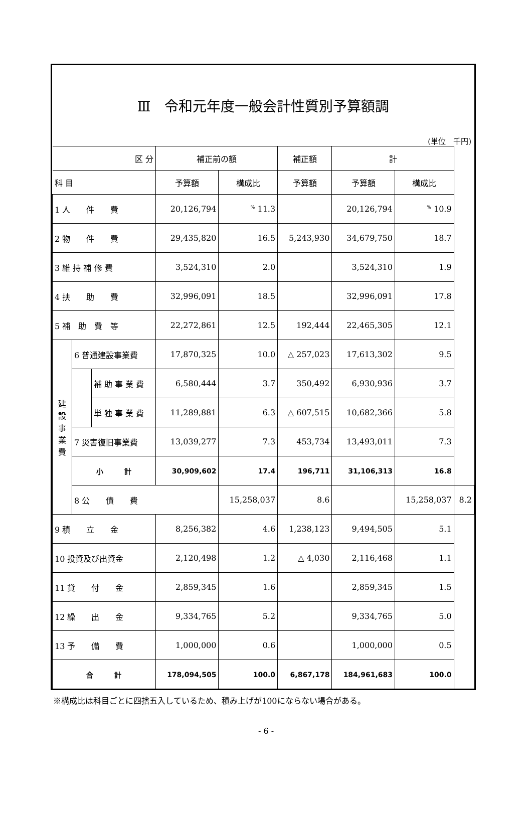Ⅲ　令和元年度一般会計性質別予算額調
(単位　千円)
| 区 分 | | | 補正前の額 | | 補正額 | 計 | | |
| --- | --- | --- | --- | --- | --- | --- | --- | --- |
| 科 目 | | | 予算額 | 構成比 | 予算額 | 予算額 | 構成比 | |
| 1 人 件 費 | | | 20,126,794 | <sup>%</sup> 11.3 | | 20,126,794 | <sup>%</sup> 10.9 | |
| 2 物 件 費 | | | 29,435,820 | 16.5 | 5,243,930 | 34,679,750 | 18.7 | |
| 3 維 持 補 修 費 | | | 3,524,310 | 2.0 | | 3,524,310 | 1.9 | |
| 4 扶 助 費 | | | 32,996,091 | 18.5 | | 32,996,091 | 17.8 | |
| 5 補 助 費 等 | | | 22,272,861 | 12.5 | 192,444 | 22,465,305 | 12.1 | |
| 建 設 事 業 費 | 6 普通建設事業費 | | 17,870,325 | 10.0 | △ 257,023 | 17,613,302 | 9.5 | |
| | | 補 助 事 業 費 | 6,580,444 | 3.7 | 350,492 | 6,930,936 | 3.7 | |
| | | 単 独 事 業 費 | 11,289,881 | 6.3 | △ 607,515 | 10,682,366 | 5.8 | |
| | 7 災害復旧事業費 | | 13,039,277 | 7.3 | 453,734 | 13,493,011 | 7.3 | |
| | 小 計 | | 30,909,602 | 17.4 | 196,711 | 31,106,313 | 16.8 | |
| | 8 公 債 費 | | | 15,258,037 | 8.6 | | 15,258,037 | 8.2 |
| 9 積 立 金 | | | 8,256,382 | 4.6 | 1,238,123 | 9,494,505 | 5.1 | |
| 10 投資及び出資金 | | | 2,120,498 | 1.2 | △ 4,030 | 2,116,468 | 1.1 | |
| 11 貸 付 金 | | | 2,859,345 | 1.6 | | 2,859,345 | 1.5 | |
| 12 繰 出 金 | | | 9,334,765 | 5.2 | | 9,334,765 | 5.0 | |
| 13 予 備 費 | | | 1,000,000 | 0.6 | | 1,000,000 | 0.5 | |
| 合 計 | | | 178,094,505 | 100.0 | 6,867,178 | 184,961,683 | 100.0 | |
※構成比は科目ごとに四捨五入しているため、積み上げが100にならない場合がある。
- 6 -